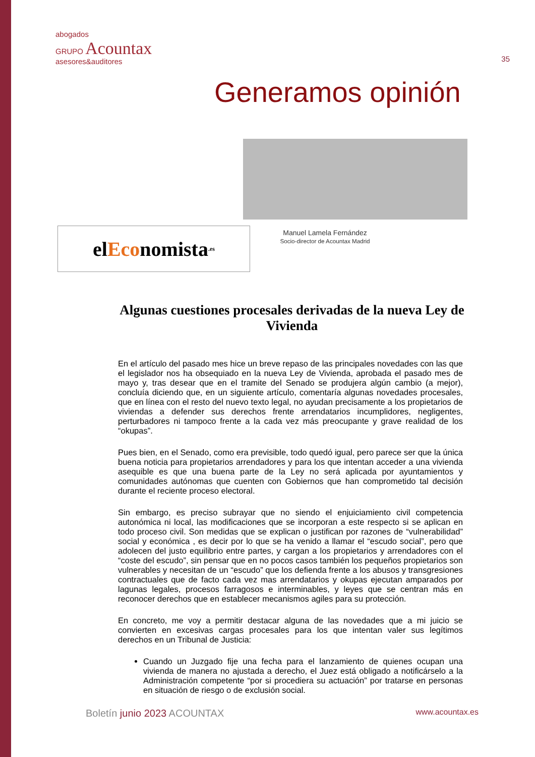abogados
GRUPO Acountax
asesores&auditores
35
Generamos opinión
el Eco nomista.es
Manuel Lamela Fernández
Socio-director de Acountax Madrid
Algunas cuestiones procesales derivadas de la nueva Ley de Vivienda
En el artículo del pasado mes hice un breve repaso de las principales novedades con las que el legislador nos ha obsequiado en la nueva Ley de Vivienda, aprobada el pasado mes de mayo y, tras desear que en el tramite del Senado se produjera algún cambio (a mejor), concluía diciendo que, en un siguiente artículo, comentaría algunas novedades procesales, que en línea con el resto del nuevo texto legal, no ayudan precisamente a los propietarios de viviendas a defender sus derechos frente arrendatarios incumplidores, negligentes, perturbadores ni tampoco frente a la cada vez más preocupante y grave realidad de los “okupas”.
Pues bien, en el Senado, como era previsible, todo quedó igual, pero parece ser que la única buena noticia para propietarios arrendadores y para los que intentan acceder a una vivienda asequible es que una buena parte de la Ley no será aplicada por ayuntamientos y comunidades autónomas que cuenten con Gobiernos que han comprometido tal decisión durante el reciente proceso electoral.
Sin embargo, es preciso subrayar que no siendo el enjuiciamiento civil competencia autonómica ni local, las modificaciones que se incorporan a este respecto si se aplican en todo proceso civil. Son medidas que se explican o justifican por razones de “vulnerabilidad” social y económica , es decir por lo que se ha venido a llamar el “escudo social”, pero que adolecen del justo equilibrio entre partes, y cargan a los propietarios y arrendadores con el “coste del escudo”, sin pensar que en no pocos casos también los pequeños propietarios son vulnerables y necesitan de un “escudo” que los defienda frente a los abusos y transgresiones contractuales que de facto cada vez mas arrendatarios y okupas ejecutan amparados por lagunas legales, procesos farragosos e interminables, y leyes que se centran más en reconocer derechos que en establecer mecanismos agiles para su protección.
En concreto, me voy a permitir destacar alguna de las novedades que a mi juicio se convierten en excesivas cargas procesales para los que intentan valer sus legítimos derechos en un Tribunal de Justicia:
Cuando un Juzgado fije una fecha para el lanzamiento de quienes ocupan una vivienda de manera no ajustada a derecho, el Juez está obligado a notificárselo a la Administración competente “por si procediera su actuación” por tratarse en personas en situación de riesgo o de exclusión social.
Boletín junio 2023 ACOUNTAX
www.acountax.es